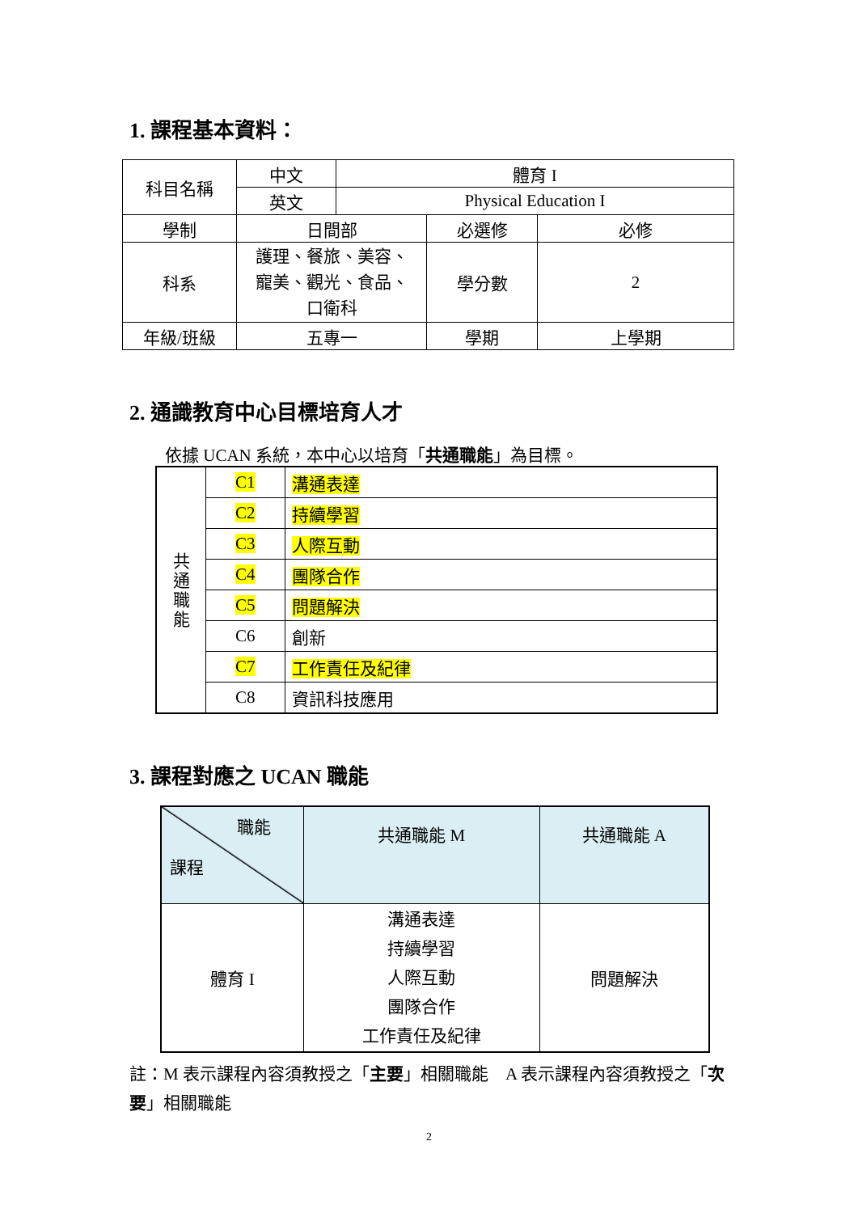1. 課程基本資料：
| 科目名稱 | 中文 | 體育 I | | |
| | 英文 | Physical Education I | | |
| 學制 | 日間部 | | 必選修 | 必修 |
| 科系 | 護理、餐旅、美容、 寵美、觀光、食品、 口衛科 | | 學分數 | 2 |
| 年級/班級 | 五專一 | | 學期 | 上學期 |
2. 通識教育中心目標培育人才
依據 UCAN 系統，本中心以培育「共通職能」為目標。
| 共 通 職 能 | C1 | 溝通表達 |
| | C2 | 持續學習 |
| | C3 | 人際互動 |
| | C4 | 團隊合作 |
| | C5 | 問題解決 |
| | C6 | 創新 |
| | C7 | 工作責任及紀律 |
| | C8 | 資訊科技應用 |
3. 課程對應之 UCAN 職能
| 職能 課程 | 共通職能 M | 共通職能 A |
| --- | --- | --- |
| 體育 I | 溝通表達 持續學習 人際互動 團隊合作 工作責任及紀律 | 問題解決 |
註：M 表示課程內容須教授之「主要」相關職能　A 表示課程內容須教授之「次要」相關職能
2